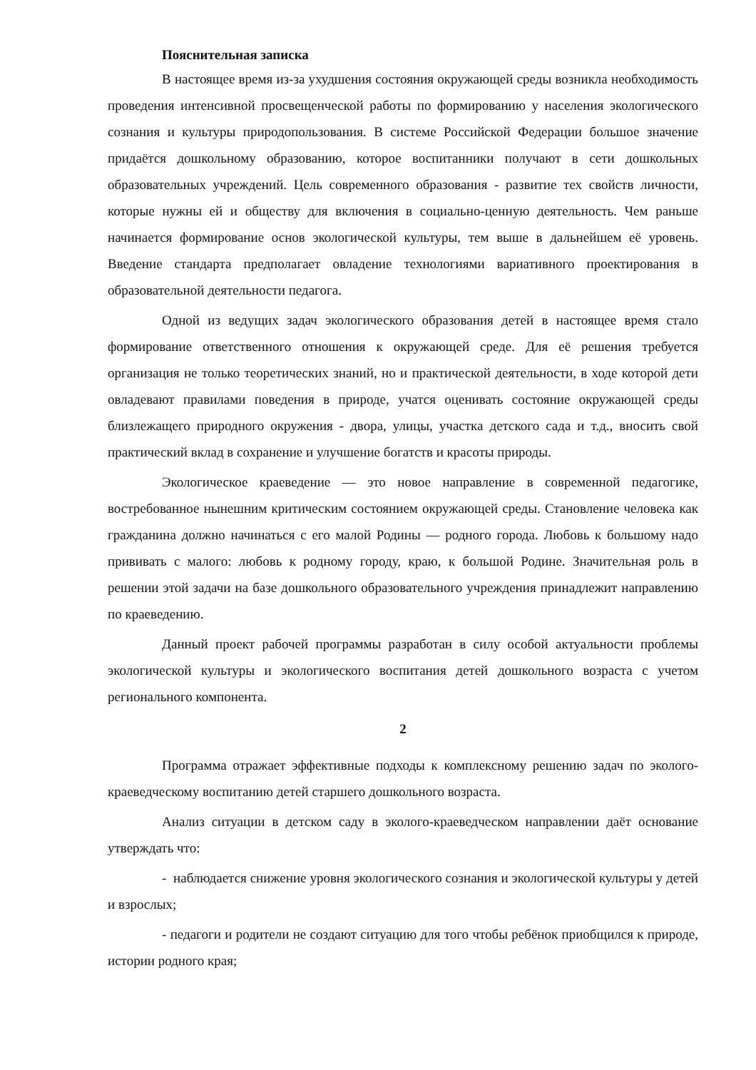Пояснительная записка
В настоящее время из-за ухудшения состояния окружающей среды возникла необходимость проведения интенсивной просвещенческой работы по формированию у населения экологического сознания и культуры природопользования. В системе Российской Федерации большое значение придаётся дошкольному образованию, которое воспитанники получают в сети дошкольных образовательных учреждений. Цель современного образования - развитие тех свойств личности, которые нужны ей и обществу для включения в социально-ценную деятельность. Чем раньше начинается формирование основ экологической культуры, тем выше в дальнейшем её уровень. Введение стандарта предполагает овладение технологиями вариативного проектирования в образовательной деятельности педагога.
Одной из ведущих задач экологического образования детей в настоящее время стало формирование ответственного отношения к окружающей среде. Для её решения требуется организация не только теоретических знаний, но и практической деятельности, в ходе которой дети овладевают правилами поведения в природе, учатся оценивать состояние окружающей среды близлежащего природного окружения - двора, улицы, участка детского сада и т.д., вносить свой практический вклад в сохранение и улучшение богатств и красоты природы.
Экологическое краеведение — это новое направление в современной педагогике, востребованное нынешним критическим состоянием окружающей среды. Становление человека как гражданина должно начинаться с его малой Родины — родного города. Любовь к большому надо прививать с малого: любовь к родному городу, краю, к большой Родине. Значительная роль в решении этой задачи на базе дошкольного образовательного учреждения принадлежит направлению по краеведению.
Данный проект рабочей программы разработан в силу особой актуальности проблемы экологической культуры и экологического воспитания детей дошкольного возраста с учетом регионального компонента.
2
Программа отражает эффективные подходы к комплексному решению задач по эколого-краеведческому воспитанию детей старшего дошкольного возраста.
Анализ ситуации в детском саду в эколого-краеведческом направлении даёт основание утверждать что:
- наблюдается снижение уровня экологического сознания и экологической культуры у детей и взрослых;
- педагоги и родители не создают ситуацию для того чтобы ребёнок приобщился к природе, истории родного края;